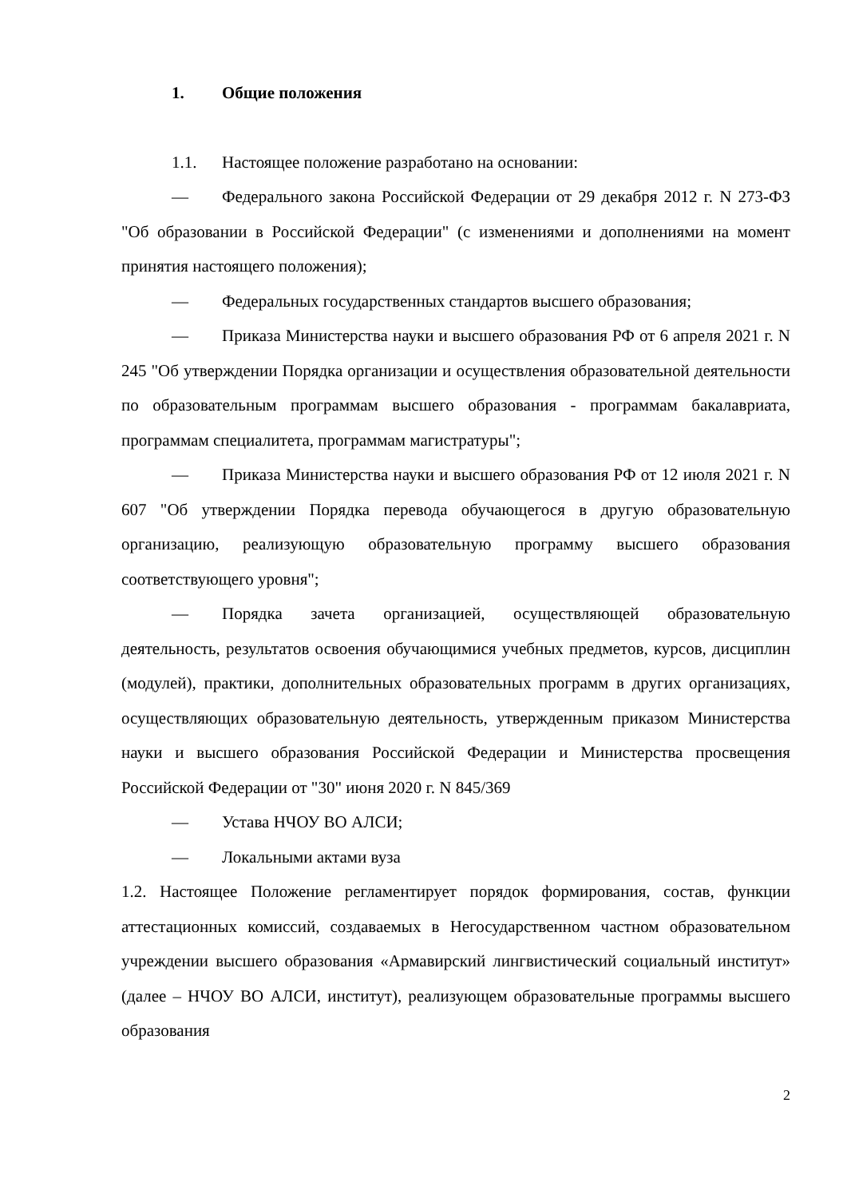1. Общие положения
1.1. Настоящее положение разработано на основании:
— Федерального закона Российской Федерации от 29 декабря 2012 г. N 273-ФЗ "Об образовании в Российской Федерации" (с изменениями и дополнениями на момент принятия настоящего положения);
— Федеральных государственных стандартов высшего образования;
— Приказа Министерства науки и высшего образования РФ от 6 апреля 2021 г. N 245 "Об утверждении Порядка организации и осуществления образовательной деятельности по образовательным программам высшего образования - программам бакалавриата, программам специалитета, программам магистратуры";
— Приказа Министерства науки и высшего образования РФ от 12 июля 2021 г. N 607 "Об утверждении Порядка перевода обучающегося в другую образовательную организацию, реализующую образовательную программу высшего образования соответствующего уровня";
— Порядка зачета организацией, осуществляющей образовательную деятельность, результатов освоения обучающимися учебных предметов, курсов, дисциплин (модулей), практики, дополнительных образовательных программ в других организациях, осуществляющих образовательную деятельность, утвержденным приказом Министерства науки и высшего образования Российской Федерации и Министерства просвещения Российской Федерации от "30" июня 2020 г. N 845/369
— Устава НЧОУ ВО АЛСИ;
— Локальными актами вуза
1.2. Настоящее Положение регламентирует порядок формирования, состав, функции аттестационных комиссий, создаваемых в Негосударственном частном образовательном учреждении высшего образования «Армавирский лингвистический социальный институт» (далее – НЧОУ ВО АЛСИ, институт), реализующем образовательные программы высшего образования
2